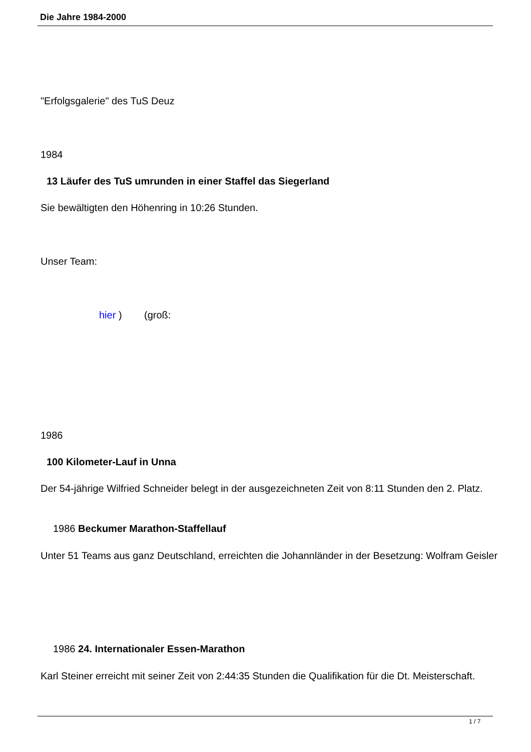Die Jahre 1984-2000
"Erfolgsgalerie" des TuS Deuz
1984
13 Läufer des TuS umrunden in einer Staffel das Siegerland
Sie bewältigten den Höhenring in 10:26 Stunden.
Unser Team:
hier ) (groß:
1986
100 Kilometer-Lauf in Unna
Der 54-jährige Wilfried Schneider belegt in der ausgezeichneten Zeit von 8:11 Stunden den 2. Platz.
1986 Beckumer Marathon-Staffellauf
Unter 51 Teams aus ganz Deutschland, erreichten die Johannländer in der Besetzung: Wolfram Geisler
1986 24. Internationaler Essen-Marathon
Karl Steiner erreicht mit seiner Zeit von 2:44:35 Stunden die Qualifikation für die Dt. Meisterschaft.
1 / 7